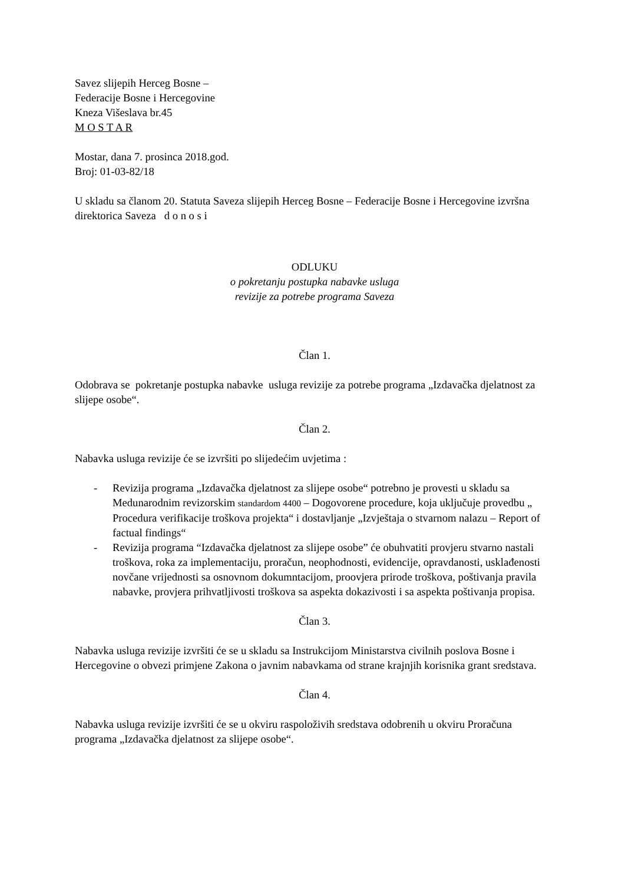Savez slijepih Herceg Bosne –
Federacije Bosne i Hercegovine
Kneza Višeslava br.45
M O S T A R
Mostar, dana 7. prosinca 2018.god.
Broj: 01-03-82/18
U skladu sa članom 20. Statuta Saveza slijepih Herceg Bosne – Federacije Bosne i Hercegovine izvršna direktorica Saveza d o n o s i
ODLUKU
o pokretanju postupka nabavke usluga
revizije za potrebe programa Saveza
Član 1.
Odobrava se pokretanje postupka nabavke usluga revizije za potrebe programa „Izdavačka djelatnost za slijepe osobe“.
Član 2.
Nabavka usluga revizije će se izvršiti po slijedećim uvjetima :
- Revizija programa „Izdavačka djelatnost za slijepe osobe“ potrebno je provesti u skladu sa Medunarodnim revizorskim standardom 4400 – Dogovorene procedure, koja uključuje provedbu „ Procedura verifikacije troškova projekta“ i dostavljanje „Izvještaja o stvarnom nalazu – Report of factual findings“
- Revizija programa “Izdavačka djelatnost za slijepe osobe” će obuhvatiti provjeru stvarno nastali troškova, roka za implementaciju, proračun, neophodnosti, evidencije, opravdanosti, usklađenosti novčane vrijednosti sa osnovnom dokumntacijom, proovjera prirode troškova, poštivanja pravila nabavke, provjera prihvatljivosti troškova sa aspekta dokazivosti i sa aspekta poštivanja propisa.
Član 3.
Nabavka usluga revizije izvršiti će se u skladu sa Instrukcijom Ministarstva civilnih poslova Bosne i Hercegovine o obvezi primjene Zakona o javnim nabavkama od strane krajnjih korisnika grant sredstava.
Član 4.
Nabavka usluga revizije izvršiti će se u okviru raspoloživih sredstava odobrenih u okviru Proračuna programa „Izdavačka djelatnost za slijepe osobe“.